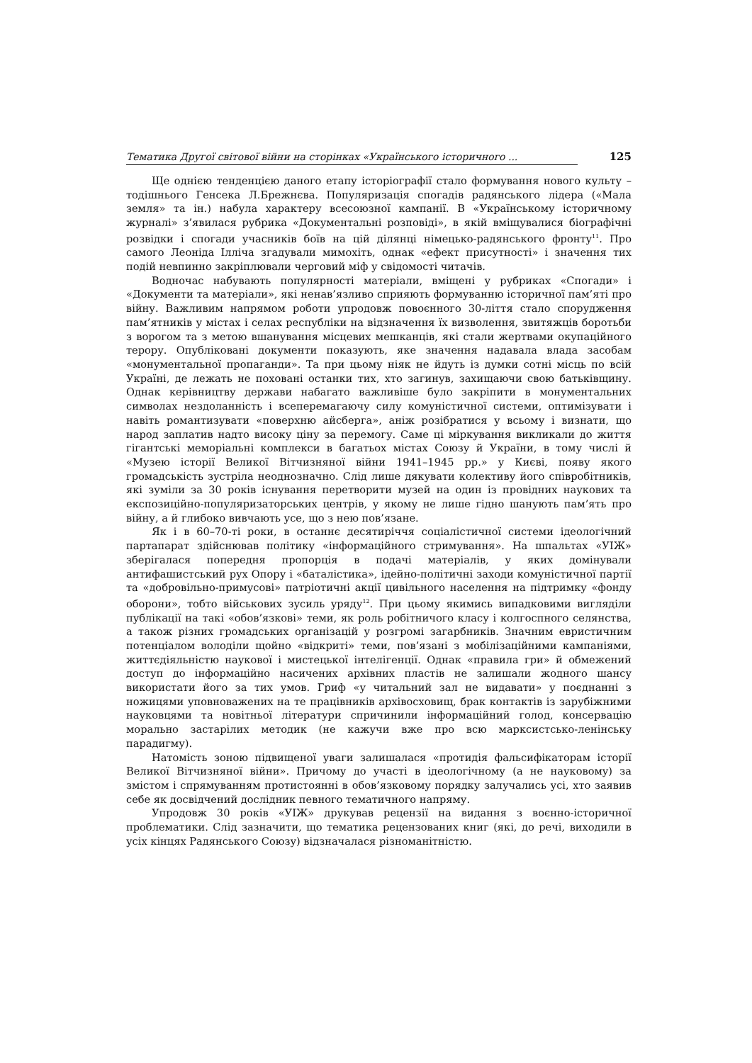Тематика Другої світової війни на сторінках «Українського історичного ... 125
Ще однією тенденцією даного етапу історіографії стало формування нового культу – тодішнього Генсека Л.Брежнєва. Популяризація спогадів радянського лідера («Мала земля» та ін.) набула характеру всесоюзної кампанії. В «Українському історичному журналі» з’явилася рубрика «Документальні розповіді», в якій вміщувалися біографічні розвідки і спогади учасників боїв на цій ділянці німецько-радянського фронту<sup>11</sup>. Про самого Леоніда Ілліча згадували мимохіть, однак «ефект присутності» і значення тих подій невпинно закріплювали черговий міф у свідомості читачів.
Водночас набувають популярності матеріали, вміщені у рубриках «Спогади» і «Документи та матеріали», які ненав’язливо сприяють формуванню історичної пам’яті про війну. Важливим напрямом роботи упродовж повоєнного 30-ліття стало спорудження пам’ятників у містах і селах республіки на відзначення їх визволення, звитяжців боротьби з ворогом та з метою вшанування місцевих мешканців, які стали жертвами окупаційного терору. Опубліковані документи показують, яке значення надавала влада засобам «монументальної пропаганди». Та при цьому ніяк не йдуть із думки сотні місць по всій Україні, де лежать не поховані останки тих, хто загинув, захищаючи свою батьківщину. Однак керівництву держави набагато важливіше було закріпити в монументальних символах нездоланність і всеперемагаючу силу комуністичної системи, оптимізувати і навіть романтизувати «поверхню айсберга», аніж розібратися у всьому і визнати, що народ заплатив надто високу ціну за перемогу. Саме ці міркування викликали до життя гігантські меморіальні комплекси в багатьох містах Союзу й України, в тому числі й «Музею історії Великої Вітчизняної війни 1941–1945 рр.» у Києві, появу якого громадськість зустріла неоднозначно. Слід лише дякувати колективу його співробітників, які зуміли за 30 років існування перетворити музей на один із провідних наукових та експозиційно-популяризаторських центрів, у якому не лише гідно шанують пам’ять про війну, а й глибоко вивчають усе, що з нею пов’язане.
Як і в 60–70-ті роки, в останнє десятиріччя соціалістичної системи ідеологічний партапарат здійснював політику «інформаційного стримування». На шпальтах «УІЖ» зберігалася попередня пропорція в подачі матеріалів, у яких домінували антифашистський рух Опору і «баталістика», ідейно-політичні заходи комуністичної партії та «добровільно-примусові» патріотичні акції цивільного населення на підтримку «фонду оборони», тобто військових зусиль уряду<sup>12</sup>. При цьому якимись випадковими вигляділи публікації на такі «обов’язкові» теми, як роль робітничого класу і колгоспного селянства, а також різних громадських організацій у розгромі загарбників. Значним евристичним потенціалом володіли щойно «відкриті» теми, пов’язані з мобілізаційними кампаніями, життєдіяльністю наукової і мистецької інтелігенції. Однак «правила гри» й обмежений доступ до інформаційно насичених архівних пластів не залишали жодного шансу використати його за тих умов. Гриф «у читальний зал не видавати» у поєднанні з ножицями уповноважених на те працівників архівосховищ, брак контактів із зарубіжними науковцями та новітньої літератури спричинили інформаційний голод, консервацію морально застарілих методик (не кажучи вже про всю марксистсько-ленінську парадигму).
Натомість зоною підвищеної уваги залишалася «протидія фальсифікаторам історії Великої Вітчизняної війни». Причому до участі в ідеологічному (а не науковому) за змістом і спрямуванням протистоянні в обов’язковому порядку залучались усі, хто заявив себе як досвідчений дослідник певного тематичного напряму.
Упродовж 30 років «УІЖ» друкував рецензії на видання з воєнно-історичної проблематики. Слід зазначити, що тематика рецензованих книг (які, до речі, виходили в усіх кінцях Радянського Союзу) відзначалася різноманітністю.